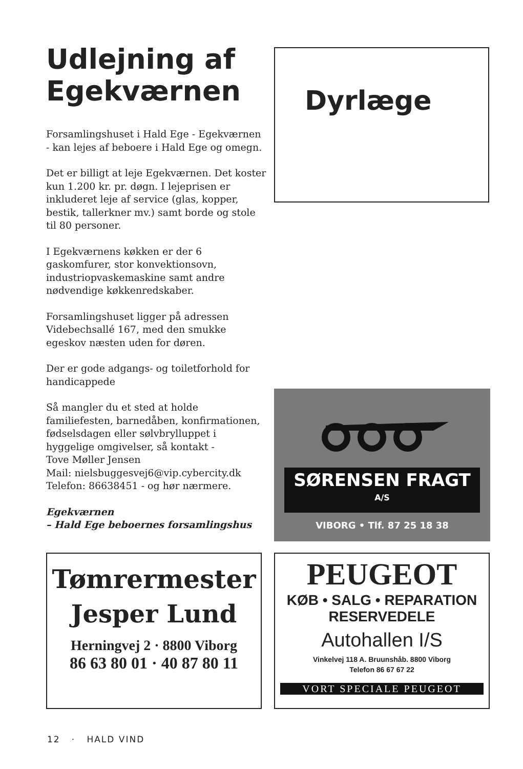Udlejning af Egekværnen
Forsamlingshuset i Hald Ege - Egekværnen - kan lejes af beboere i Hald Ege og omegn.
Det er billigt at leje Egekværnen. Det koster kun 1.200 kr. pr. døgn. I lejeprisen er inkluderet leje af service (glas, kopper, bestik, tallerkner mv.) samt borde og stole til 80 personer.
I Egekværnens køkken er der 6 gaskomfurer, stor konvektionsovn, industriopvaskemaskine samt andre nødvendige køkkenredskaber.
Forsamlingshuset ligger på adressen Videbechsallé 167, med den smukke egeskov næsten uden for døren.
Der er gode adgangs- og toiletforhold for handicappede
Så mangler du et sted at holde familiefesten, barnedåben, konfirmationen, fødselsdagen eller sølvbrylluppet i hyggelige omgivelser, så kontakt -
Tove Møller Jensen
Mail: nielsbuggesvej6@vip.cybercity.dk
Telefon: 86638451 - og hør nærmere.
Egekværnen
– Hald Ege beboernes forsamlingshus
Dyrlæge
SØRENSEN FRAGT <sup>A/S</sup>
VIBORG • Tlf. 87 25 18 38
Tømrermester
Jesper Lund
Herningvej 2 · 8800 Viborg
86 63 80 01 · 40 87 80 11
PEUGEOT
KØB • SALG • REPARATION
RESERVEDELE
Autohallen I/S
Vinkelvej 118 A. Bruunshåb. 8800 Viborg
Telefon 86 67 67 22
VORT SPECIALE PEUGEOT
12 · HALD VIND